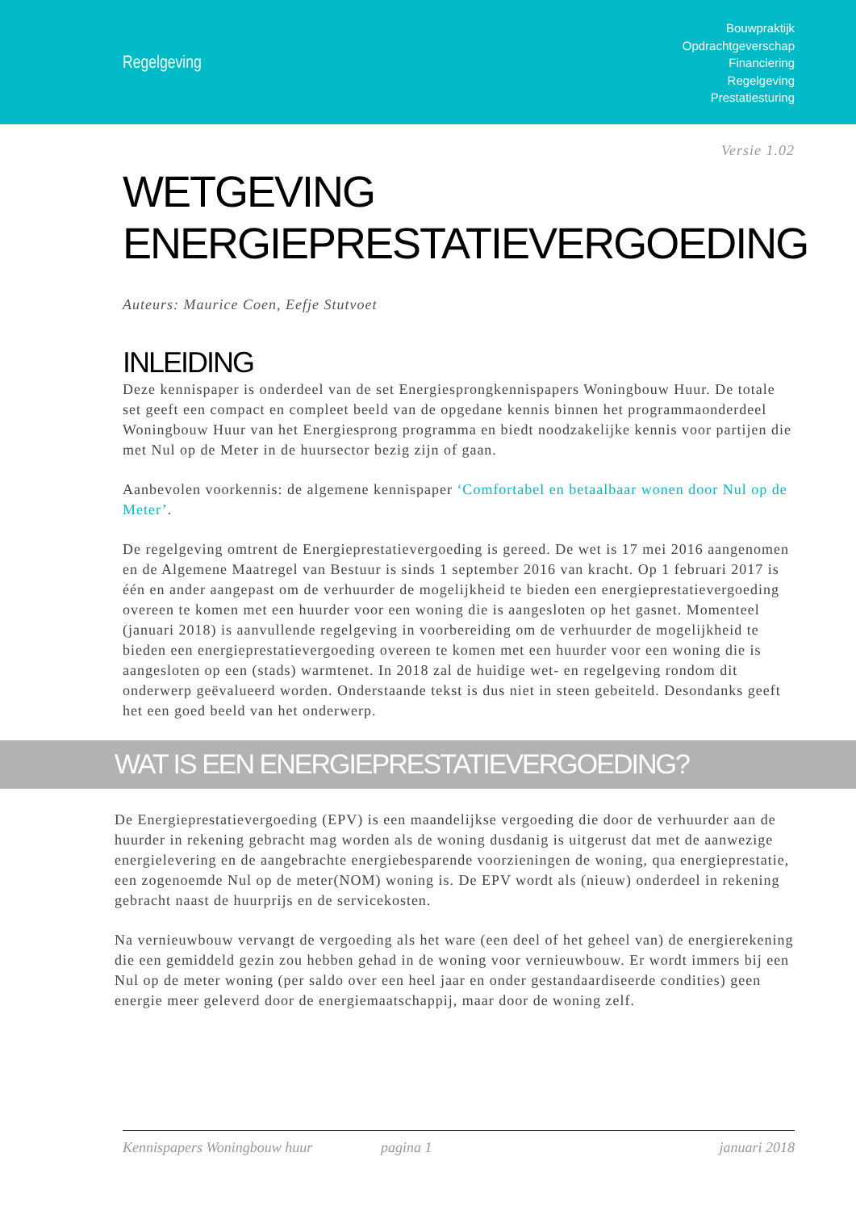Regelgeving
Bouwpraktijk
Opdrachtgeverschap
Financiering
Regelgeving
Prestatiesturing
Versie 1.02
WETGEVING
ENERGIEPRESTATIEVERGOEDING
Auteurs: Maurice Coen, Eefje Stutvoet
INLEIDING
Deze kennispaper is onderdeel van de set Energiesprongkennispapers Woningbouw Huur. De totale set geeft een compact en compleet beeld van de opgedane kennis binnen het programmaonderdeel Woningbouw Huur van het Energiesprong programma en biedt noodzakelijke kennis voor partijen die met Nul op de Meter in de huursector bezig zijn of gaan.
Aanbevolen voorkennis: de algemene kennispaper ‘Comfortabel en betaalbaar wonen door Nul op de Meter’.
De regelgeving omtrent de Energieprestatievergoeding is gereed. De wet is 17 mei 2016 aangenomen en de Algemene Maatregel van Bestuur is sinds 1 september 2016 van kracht. Op 1 februari 2017 is één en ander aangepast om de verhuurder de mogelijkheid te bieden een energieprestatievergoeding overeen te komen met een huurder voor een woning die is aangesloten op het gasnet. Momenteel (januari 2018) is aanvullende regelgeving in voorbereiding om de verhuurder de mogelijkheid te bieden een energieprestatievergoeding overeen te komen met een huurder voor een woning die is aangesloten op een (stads) warmtenet. In 2018 zal de huidige wet- en regelgeving rondom dit onderwerp geëvalueerd worden. Onderstaande tekst is dus niet in steen gebeiteld. Desondanks geeft het een goed beeld van het onderwerp.
WAT IS EEN ENERGIEPRESTATIEVERGOEDING?
De Energieprestatievergoeding (EPV) is een maandelijkse vergoeding die door de verhuurder aan de huurder in rekening gebracht mag worden als de woning dusdanig is uitgerust dat met de aanwezige energielevering en de aangebrachte energiebesparende voorzieningen de woning, qua energieprestatie, een zogenoemde Nul op de meter(NOM) woning is. De EPV wordt als (nieuw) onderdeel in rekening gebracht naast de huurprijs en de servicekosten.
Na vernieuwbouw vervangt de vergoeding als het ware (een deel of het geheel van) de energierekening die een gemiddeld gezin zou hebben gehad in de woning voor vernieuwbouw. Er wordt immers bij een Nul op de meter woning (per saldo over een heel jaar en onder gestandaardiseerde condities) geen energie meer geleverd door de energiemaatschappij, maar door de woning zelf.
Kennispapers Woningbouw huur pagina 1 januari 2018